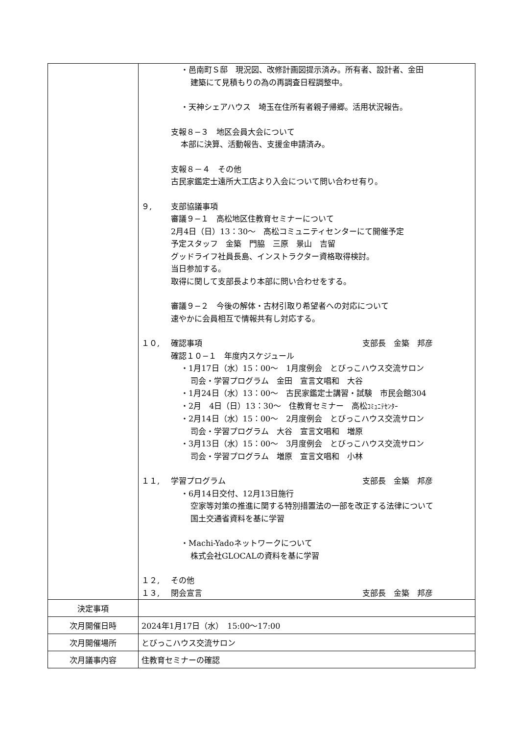| | ・邑南町Ｓ邸 現況図、改修計画図提示済み。所有者、設計者、金田 建築にて見積もりの為の再調査日程調整中。 ・天神シェアハウス 埼玉在住所有者親子帰郷。活用状況報告。 支報８−３ 地区会員大会について 本部に決算、活動報告、支援金申請済み。 支報８－４ その他 古民家鑑定士遠所大工店より入会について問い合わせ有り。 ９, 支部協議事項 審議９−１ 高松地区住教育セミナーについて 2月4日（日）13：30～ 高松コミュニティセンターにて開催予定 予定スタッフ 金築 門脇 三原 景山 吉留 グッドライフ社員長島、インストラクター資格取得検討。 当日参加する。 取得に関して支部長より本部に問い合わせをする。 審議９−２ 今後の解体・古材引取り希望者への対応について 速やかに会員相互で情報共有し対応する。 １０, 確認事項 支部長 金築 邦彦 確認１０−１ 年度内スケジュール ・1月17日（水）15：00～ 1月度例会 とびっこハウス交流サロン 司会・学習プログラム 金田 宣言文唱和 大谷 ・1月24日（水）13：00～ 古民家鑑定士講習・試験 市民会館304 ・2月 4日（日）13：30～ 住教育セミナー 高松 ｺﾐｭﾆﾃｾﾝﾀｰ ・2月14日（水）15：00～ 2月度例会 とびっこハウス交流サロン 司会・学習プログラム 大谷 宣言文唱和 増原 ・3月13日（水）15：00～ 3月度例会 とびっこハウス交流サロン 司会・学習プログラム 増原 宣言文唱和 小林 １１, 学習プログラム 支部長 金築 邦彦 ・6月14日交付、12月13日施行 空家等対策の推進に関する特別措置法の一部を改正する法律について 国土交通省資料を基に学習 ・Machi-Yadoネットワークについて 株式会社GLOCALの資料を基に学習 １２, その他 １３, 閉会宣言 支部長 金築 邦彦 |
| 決定事項 | |
| 次月開催日時 | 2024年1月17日（水） 15:00～17:00 |
| 次月開催場所 | とびっこハウス交流サロン |
| 次月議事内容 | 住教育セミナーの確認 |